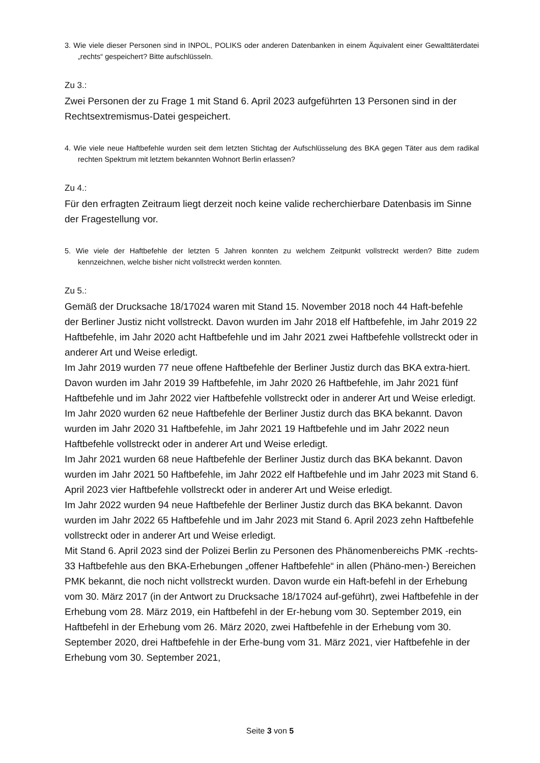3. Wie viele dieser Personen sind in INPOL, POLIKS oder anderen Datenbanken in einem Äquivalent einer Gewalttäterdatei „rechts“ gespeichert? Bitte aufschlüsseln.
Zu 3.:
Zwei Personen der zu Frage 1 mit Stand 6. April 2023 aufgeführten 13 Personen sind in der Rechtsextremismus-Datei gespeichert.
4. Wie viele neue Haftbefehle wurden seit dem letzten Stichtag der Aufschlüsselung des BKA gegen Täter aus dem radikal rechten Spektrum mit letztem bekannten Wohnort Berlin erlassen?
Zu 4.:
Für den erfragten Zeitraum liegt derzeit noch keine valide recherchierbare Datenbasis im Sinne der Fragestellung vor.
5. Wie viele der Haftbefehle der letzten 5 Jahren konnten zu welchem Zeitpunkt vollstreckt werden? Bitte zudem kennzeichnen, welche bisher nicht vollstreckt werden konnten.
Zu 5.:
Gemäß der Drucksache 18/17024 waren mit Stand 15. November 2018 noch 44 Haft-befehle der Berliner Justiz nicht vollstreckt. Davon wurden im Jahr 2018 elf Haftbefehle, im Jahr 2019 22 Haftbefehle, im Jahr 2020 acht Haftbefehle und im Jahr 2021 zwei Haftbefehle vollstreckt oder in anderer Art und Weise erledigt.
Im Jahr 2019 wurden 77 neue offene Haftbefehle der Berliner Justiz durch das BKA extra-hiert. Davon wurden im Jahr 2019 39 Haftbefehle, im Jahr 2020 26 Haftbefehle, im Jahr 2021 fünf Haftbefehle und im Jahr 2022 vier Haftbefehle vollstreckt oder in anderer Art und Weise erledigt.
Im Jahr 2020 wurden 62 neue Haftbefehle der Berliner Justiz durch das BKA bekannt. Davon wurden im Jahr 2020 31 Haftbefehle, im Jahr 2021 19 Haftbefehle und im Jahr 2022 neun Haftbefehle vollstreckt oder in anderer Art und Weise erledigt.
Im Jahr 2021 wurden 68 neue Haftbefehle der Berliner Justiz durch das BKA bekannt. Davon wurden im Jahr 2021 50 Haftbefehle, im Jahr 2022 elf Haftbefehle und im Jahr 2023 mit Stand 6. April 2023 vier Haftbefehle vollstreckt oder in anderer Art und Weise erledigt.
Im Jahr 2022 wurden 94 neue Haftbefehle der Berliner Justiz durch das BKA bekannt. Davon wurden im Jahr 2022 65 Haftbefehle und im Jahr 2023 mit Stand 6. April 2023 zehn Haftbefehle vollstreckt oder in anderer Art und Weise erledigt.
Mit Stand 6. April 2023 sind der Polizei Berlin zu Personen des Phänomenbereichs PMK -rechts- 33 Haftbefehle aus den BKA-Erhebungen „offener Haftbefehle“ in allen (Phäno-men-) Bereichen PMK bekannt, die noch nicht vollstreckt wurden. Davon wurde ein Haft-befehl in der Erhebung vom 30. März 2017 (in der Antwort zu Drucksache 18/17024 auf-geführt), zwei Haftbefehle in der Erhebung vom 28. März 2019, ein Haftbefehl in der Er-hebung vom 30. September 2019, ein Haftbefehl in der Erhebung vom 26. März 2020, zwei Haftbefehle in der Erhebung vom 30. September 2020, drei Haftbefehle in der Erhe-bung vom 31. März 2021, vier Haftbefehle in der Erhebung vom 30. September 2021,
Seite 3 von 5